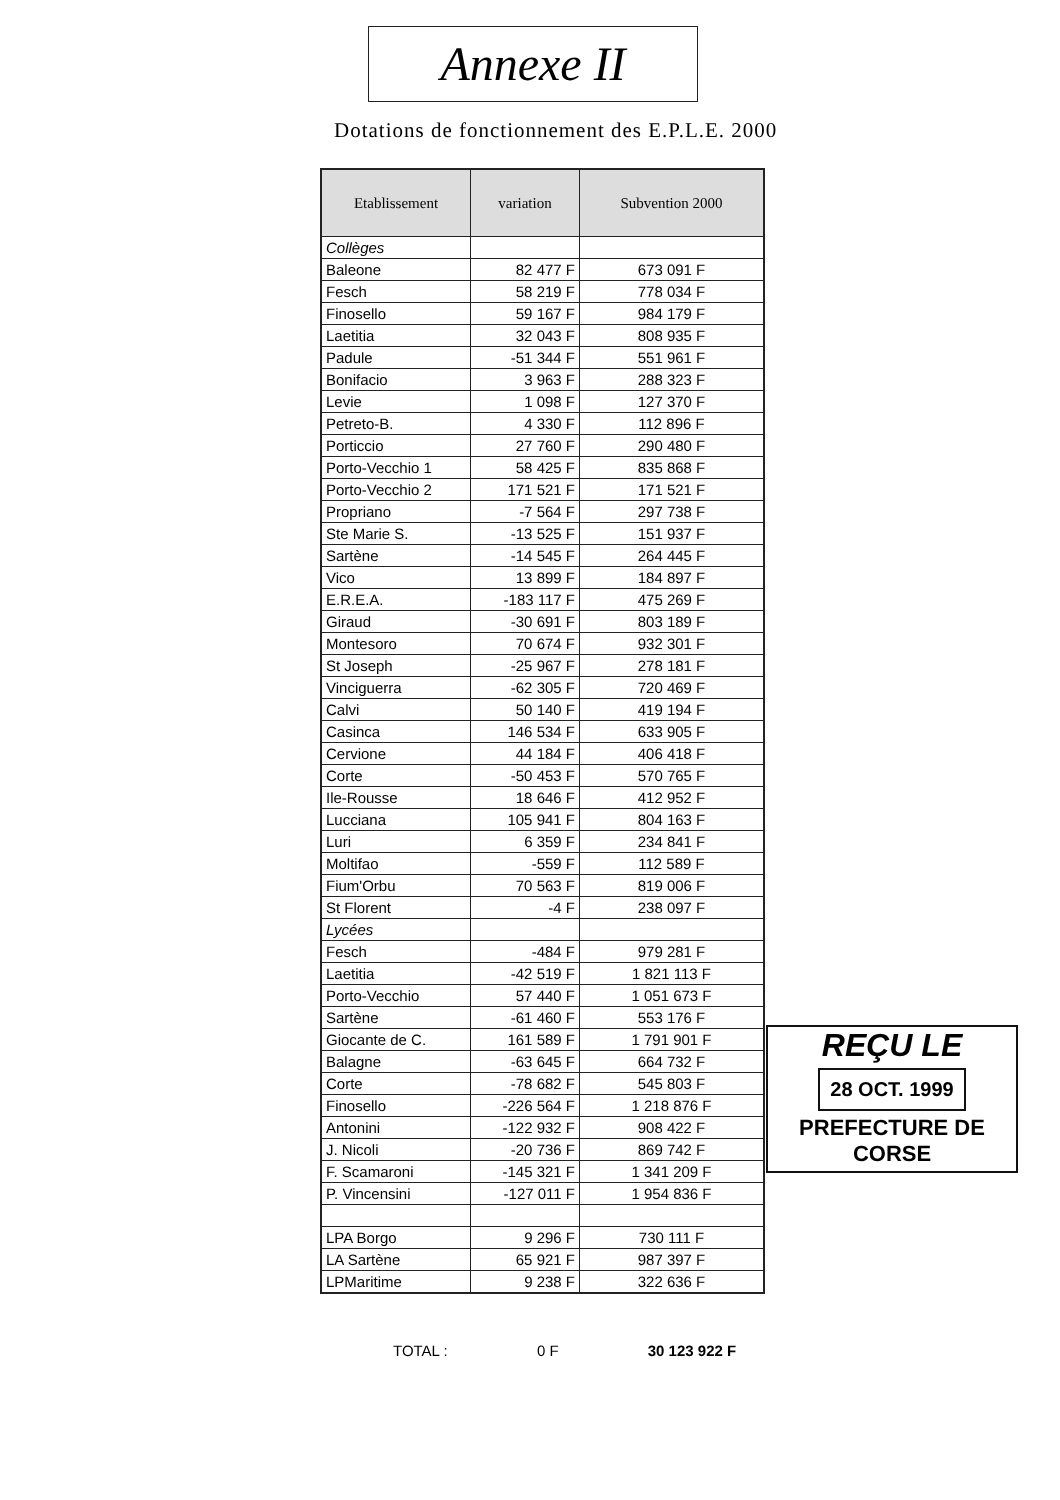Annexe II
Dotations de fonctionnement des E.P.L.E. 2000
| Etablissement | variation | Subvention 2000 |
| --- | --- | --- |
| Collèges | | |
| Baleone | 82 477 F | 673 091 F |
| Fesch | 58 219 F | 778 034 F |
| Finosello | 59 167 F | 984 179 F |
| Laetitia | 32 043 F | 808 935 F |
| Padule | -51 344 F | 551 961 F |
| Bonifacio | 3 963 F | 288 323 F |
| Levie | 1 098 F | 127 370 F |
| Petreto-B. | 4 330 F | 112 896 F |
| Porticcio | 27 760 F | 290 480 F |
| Porto-Vecchio 1 | 58 425 F | 835 868 F |
| Porto-Vecchio 2 | 171 521 F | 171 521 F |
| Propriano | -7 564 F | 297 738 F |
| Ste Marie S. | -13 525 F | 151 937 F |
| Sartène | -14 545 F | 264 445 F |
| Vico | 13 899 F | 184 897 F |
| E.R.E.A. | -183 117 F | 475 269 F |
| Giraud | -30 691 F | 803 189 F |
| Montesoro | 70 674 F | 932 301 F |
| St Joseph | -25 967 F | 278 181 F |
| Vinciguerra | -62 305 F | 720 469 F |
| Calvi | 50 140 F | 419 194 F |
| Casinca | 146 534 F | 633 905 F |
| Cervione | 44 184 F | 406 418 F |
| Corte | -50 453 F | 570 765 F |
| Ile-Rousse | 18 646 F | 412 952 F |
| Lucciana | 105 941 F | 804 163 F |
| Luri | 6 359 F | 234 841 F |
| Moltifao | -559 F | 112 589 F |
| Fium'Orbu | 70 563 F | 819 006 F |
| St Florent | -4 F | 238 097 F |
| Lycées | | |
| Fesch | -484 F | 979 281 F |
| Laetitia | -42 519 F | 1 821 113 F |
| Porto-Vecchio | 57 440 F | 1 051 673 F |
| Sartène | -61 460 F | 553 176 F |
| Giocante de C. | 161 589 F | 1 791 901 F |
| Balagne | -63 645 F | 664 732 F |
| Corte | -78 682 F | 545 803 F |
| Finosello | -226 564 F | 1 218 876 F |
| Antonini | -122 932 F | 908 422 F |
| J. Nicoli | -20 736 F | 869 742 F |
| F. Scamaroni | -145 321 F | 1 341 209 F |
| P. Vincensini | -127 011 F | 1 954 836 F |
| LPA Borgo | 9 296 F | 730 111 F |
| LA Sartène | 65 921 F | 987 397 F |
| LPMaritime | 9 238 F | 322 636 F |
TOTAL : 0 F 30 123 922 F
REÇU LE
28 OCT. 1999
PREFECTURE DE CORSE